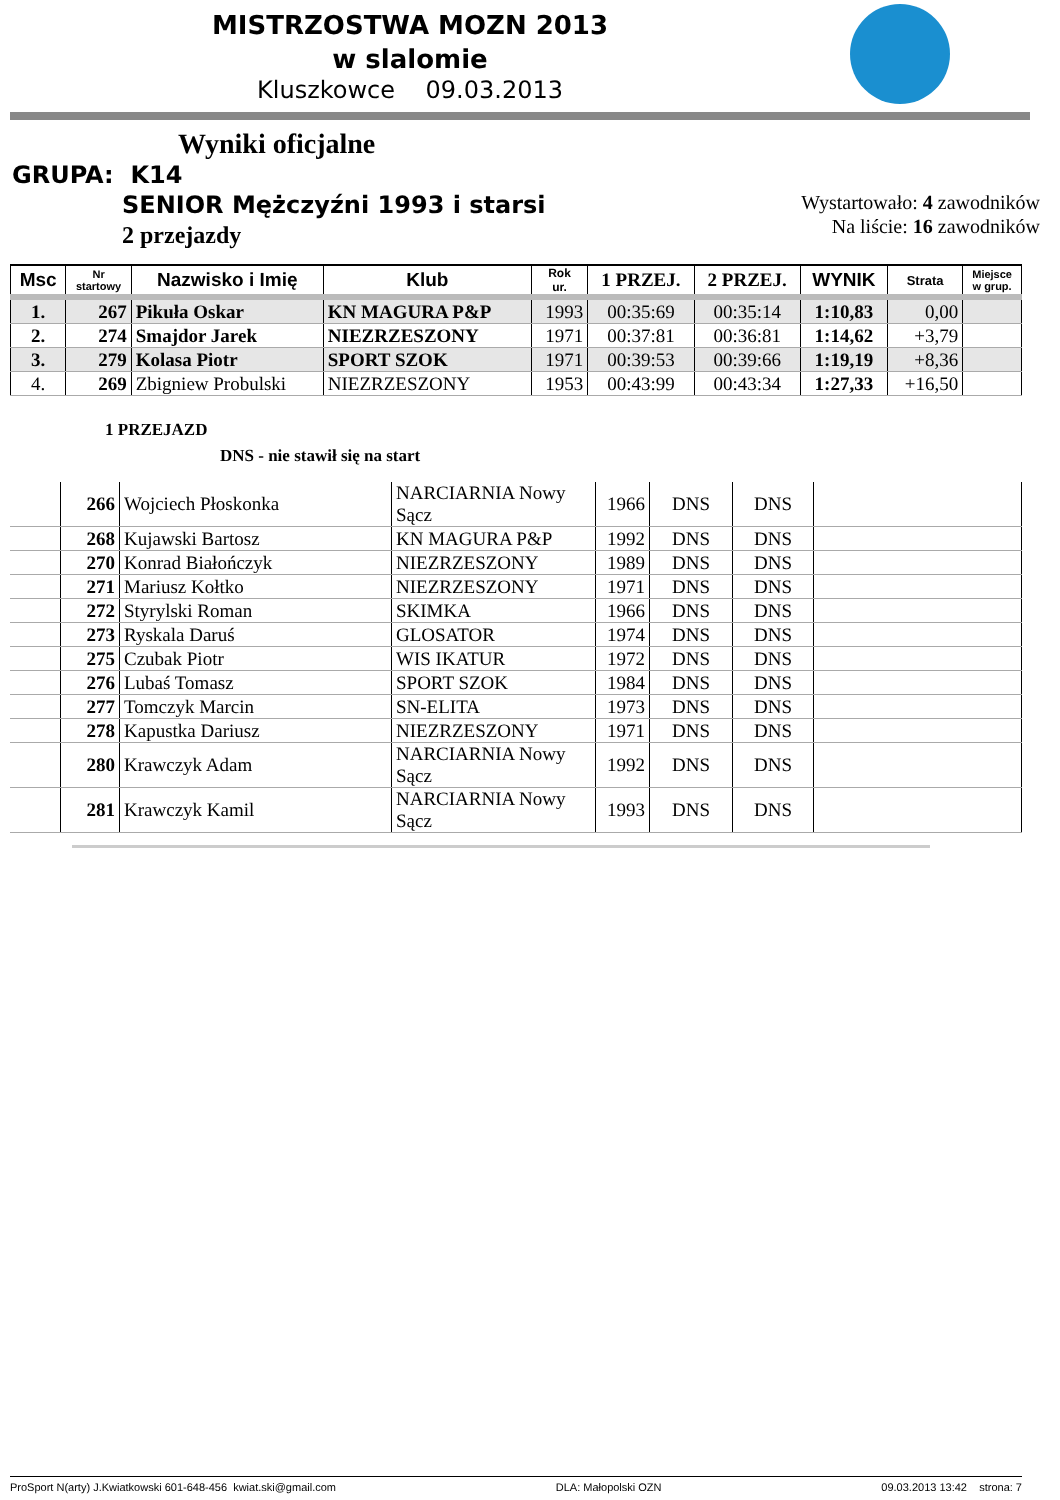MISTRZOSTWA MOZN 2013
w slalomie
Kluszkowce 09.03.2013
Wyniki oficjalne
GRUPA: K14
SENIOR Mężczyźni 1993 i starsi
2 przejazdy
Wystartowało: 4 zawodników
Na liście: 16 zawodników
| Msc | Nr startowy | Nazwisko i Imię | Klub | Rok ur. | 1 PRZEJ. | 2 PRZEJ. | WYNIK | Strata | Miejsce w grup. |
| --- | --- | --- | --- | --- | --- | --- | --- | --- | --- |
| 1. | 267 | Pikuła Oskar | KN MAGURA P&P | 1993 | 00:35:69 | 00:35:14 | 1:10,83 | 0,00 | |
| 2. | 274 | Smajdor Jarek | NIEZRZESZONY | 1971 | 00:37:81 | 00:36:81 | 1:14,62 | +3,79 | |
| 3. | 279 | Kolasa Piotr | SPORT SZOK | 1971 | 00:39:53 | 00:39:66 | 1:19,19 | +8,36 | |
| 4. | 269 | Zbigniew Probulski | NIEZRZESZONY | 1953 | 00:43:99 | 00:43:34 | 1:27,33 | +16,50 | |
1 PRZEJAZD
DNS - nie stawił się na start
| | 266 | Wojciech Płoskonka | NARCIARNIA Nowy Sącz | 1966 | DNS | DNS | |
| | 268 | Kujawski Bartosz | KN MAGURA P&P | 1992 | DNS | DNS | |
| | 270 | Konrad Białończyk | NIEZRZESZONY | 1989 | DNS | DNS | |
| | 271 | Mariusz Kołtko | NIEZRZESZONY | 1971 | DNS | DNS | |
| | 272 | Styrylski Roman | SKIMKA | 1966 | DNS | DNS | |
| | 273 | Ryskala Daruś | GLOSATOR | 1974 | DNS | DNS | |
| | 275 | Czubak Piotr | WIS IKATUR | 1972 | DNS | DNS | |
| | 276 | Lubaś Tomasz | SPORT SZOK | 1984 | DNS | DNS | |
| | 277 | Tomczyk Marcin | SN-ELITA | 1973 | DNS | DNS | |
| | 278 | Kapustka Dariusz | NIEZRZESZONY | 1971 | DNS | DNS | |
| | 280 | Krawczyk Adam | NARCIARNIA Nowy Sącz | 1992 | DNS | DNS | |
| | 281 | Krawczyk Kamil | NARCIARNIA Nowy Sącz | 1993 | DNS | DNS | |
ProSport N(arty) J.Kwiatkowski 601-648-456 kwiat.ski@gmail.com DLA: Małopolski OZN 09.03.2013 13:42 strona: 7